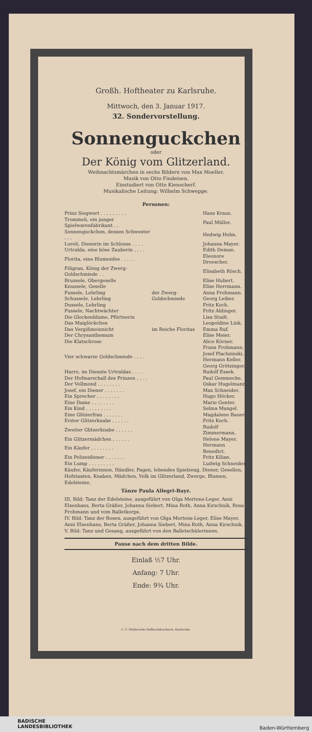Großh. Hoftheater zu Karlsruhe.
Mittwoch, den 3. Januar 1917.
32. Sondervorstellung.
Sonnenguckchen
oder
Der König vom Glitzerland.
Weihnachtsmärchen in sechs Bildern von Max Moeller.
Musik von Otto Findeisen.
Einstudiert von Otto Kienscherf.
Musikalische Leitung: Wilhelm Schweppe.
Personen:
| Prinz Siegwert . . . . . . . . . | | Hans Kraus. |
| Trommeli, ein junger Spielwarenfabrikant . . | | Paul Müller. |
| Sonnenguckchen, dessen Schwester . . . | | Hedwig Holm. |
| Loreli, Dienerin im Schlosse . . . . | | Johanna Mayer. |
| Urtralda, eine böse Zauberin . . . . | | Edith Deman. |
| Florita, eine Blumenfee . . . . . | | Eleonore Droescher. |
| Filigran, König der Zwerg-Goldschmiede . . | | Elisabeth Rösch. |
| Brussele, Obergeselle | der Zwerg-Goldschmiede | Elise Hubert. |
| Knussele, Geselle | | Elise Herrmann. |
| Fussele, Lehrling | | Anna Frohmann. |
| Schussele, Lehrling | | Georg Leiber. |
| Dussele, Lehrling | | Fritz Koch. |
| Pussele, Nachtwächter | | Fritz Aldinger. |
| Die Glockenblume, Pförtnerin | im Reiche Floritas | Lisa Studt. |
| Das Maiglöckchen | | Leopoldine Link. |
| Das Vergißmeinnicht | | Emma Ruf. |
| Der Chrysanthemum | | Elise Meier. |
| Die Klatschrose | | Alice Körner. |
| Vier schwarze Goldschmiede . . . . | | Franz Frohmann. Josef Plachzinski. Hermann Keller. Georg Grötzinger. |
| Harro, im Dienste Urtraldas . . . . | | Rudolf Essek. |
| Der Hofmarschall des Prinzen . . . . | | Paul Gemmecke. |
| Der Vollmond . . . . . . . . | | Oskar Hugelmann. |
| Josef, ein Diener . . . . . . . | | Max Schneider. |
| Ein Sprecher . . . . . . . . | | Hugo Höcker. |
| Eine Dame . . . . . . . . | | Marie Genter. |
| Ein Kind . . . . . . . . . | | Selma Mangel. |
| Eine Glitzerfrau . . . . . . . | | Magdalene Bauer. |
| Erster Glitzerknabe . . . . . . | | Fritz Koch. |
| Zweiter Glitzerknabe . . . . . . | | Rudolf Zimmermann. |
| Ein Glitzermädchen . . . . . . | | Helene Mayer. |
| Ein Käufer . . . . . . . . | | Hermann Benedict. |
| Ein Polizeidiener . . . . . . . | | Fritz Kilian. |
| Ein Lump . . . . . . . . . | | Ludwig Schneider. |
Käufer, Käuferinnen, Händler, Pagen, lebendes Spielzeug, Diener, Gesellen, Hofstaaten, Knaben, Mädchen, Volk im Glitzerland, Zwerge, Blumen, Edelsteine.
Tänze Paula Allegri-Bayz.
III. Bild: Tanz der Edelsteine, ausgeführt von Olga Mertens-Leger, Anni Elsenhans, Berta Gräßer, Johanna Siebert, Mina Roth, Anna Kirschnik, Rosa Frohmann und vom Balletkorps.
IV. Bild: Tanz der Rosen, ausgeführt von Olga Mertens-Leger, Elise Mayer, Anni Elsenhans, Berta Gräßer, Johanna Siebert, Mina Roth, Anna Kirschnik.
V. Bild: Tanz und Gesang, ausgeführt von den Balletschülerinnen.
Pause nach dem dritten Bilde.
Einlaß ½7 Uhr.
Anfang: 7 Uhr.
Ende: 9¾ Uhr.
C. F. Müllersche Hofbuchdruckerei, Karlsruhe.
BADISCHE
LANDESBIBLIOTHEK
Baden-Württemberg